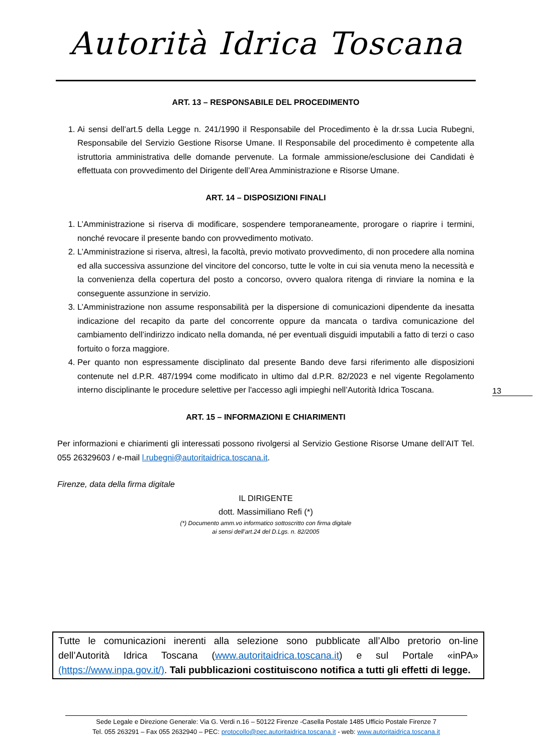Autorità Idrica Toscana
ART. 13 – RESPONSABILE DEL PROCEDIMENTO
1. Ai sensi dell’art.5 della Legge n. 241/1990 il Responsabile del Procedimento è la dr.ssa Lucia Rubegni, Responsabile del Servizio Gestione Risorse Umane. Il Responsabile del procedimento è competente alla istruttoria amministrativa delle domande pervenute. La formale ammissione/esclusione dei Candidati è effettuata con provvedimento del Dirigente dell’Area Amministrazione e Risorse Umane.
ART. 14 – DISPOSIZIONI FINALI
1. L’Amministrazione si riserva di modificare, sospendere temporaneamente, prorogare o riaprire i termini, nonché revocare il presente bando con provvedimento motivato.
2. L’Amministrazione si riserva, altresì, la facoltà, previo motivato provvedimento, di non procedere alla nomina ed alla successiva assunzione del vincitore del concorso, tutte le volte in cui sia venuta meno la necessità e la convenienza della copertura del posto a concorso, ovvero qualora ritenga di rinviare la nomina e la conseguente assunzione in servizio.
3. L’Amministrazione non assume responsabilità per la dispersione di comunicazioni dipendente da inesatta indicazione del recapito da parte del concorrente oppure da mancata o tardiva comunicazione del cambiamento dell’indirizzo indicato nella domanda, né per eventuali disguidi imputabili a fatto di terzi o caso fortuito o forza maggiore.
4. Per quanto non espressamente disciplinato dal presente Bando deve farsi riferimento alle disposizioni contenute nel d.P.R. 487/1994 come modificato in ultimo dal d.P.R. 82/2023 e nel vigente Regolamento interno disciplinante le procedure selettive per l'accesso agli impieghi nell’Autorità Idrica Toscana.
ART. 15 – INFORMAZIONI E CHIARIMENTI
Per informazioni e chiarimenti gli interessati possono rivolgersi al Servizio Gestione Risorse Umane dell’AIT Tel. 055 26329603 / e-mail l.rubegni@autoritaidrica.toscana.it.
Firenze, data della firma digitale
IL DIRIGENTE
dott. Massimiliano Refi (*)
(*) Documento amm.vo informatico sottoscritto con firma digitale
ai sensi dell’art.24 del D.Lgs. n. 82/2005
13
Tutte le comunicazioni inerenti alla selezione sono pubblicate all’Albo pretorio on-line dell’Autorità Idrica Toscana (www.autoritaidrica.toscana.it) e sul Portale «inPA» (https://www.inpa.gov.it/). Tali pubblicazioni costituiscono notifica a tutti gli effetti di legge.
Sede Legale e Direzione Generale: Via G. Verdi n.16 – 50122 Firenze -Casella Postale 1485 Ufficio Postale Firenze 7
Tel. 055 263291 – Fax 055 2632940 – PEC: protocollo@pec.autoritaidrica.toscana.it - web: www.autoritaidrica.toscana.it